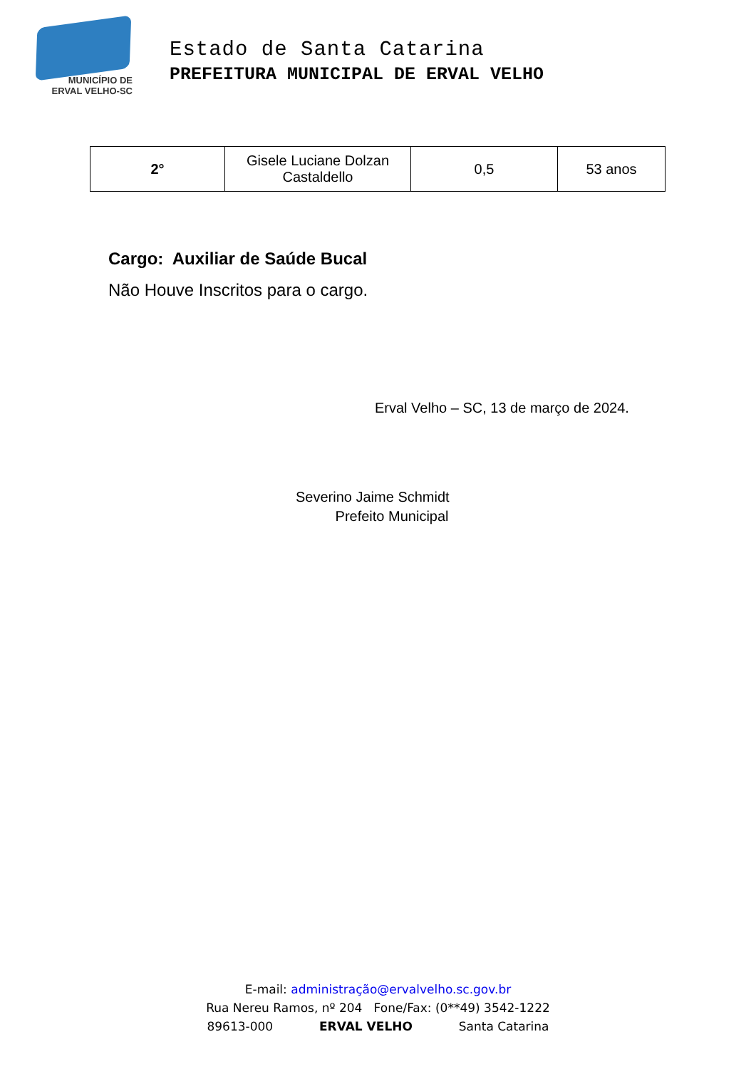MUNICÍPIO DE
ERVAL VELHO-SC
Estado de Santa Catarina
PREFEITURA MUNICIPAL DE ERVAL VELHO
| 2° | Gisele Luciane Dolzan Castaldello | 0,5 | 53 anos |
Cargo: Auxiliar de Saúde Bucal
Não Houve Inscritos para o cargo.
Erval Velho – SC, 13 de março de 2024.
Severino Jaime Schmidt
Prefeito Municipal
E-mail: administração@ervalvelho.sc.gov.br
Rua Nereu Ramos, nº 204 Fone/Fax: (0**49) 3542-1222
89613-000 ERVAL VELHO Santa Catarina